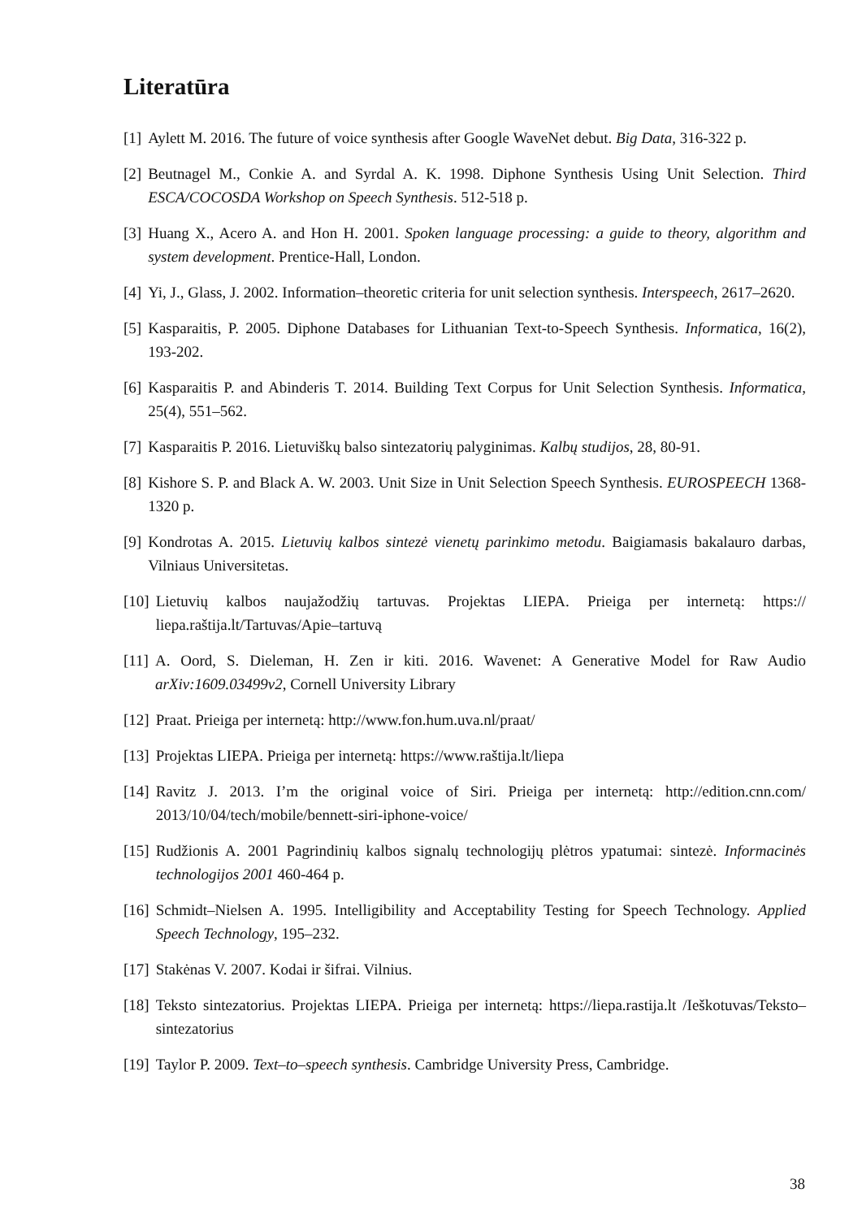Literatūra
[1] Aylett M. 2016. The future of voice synthesis after Google WaveNet debut. Big Data, 316-322 p.
[2] Beutnagel M., Conkie A. and Syrdal A. K. 1998. Diphone Synthesis Using Unit Selection. Third ESCA/COCOSDA Workshop on Speech Synthesis. 512-518 p.
[3] Huang X., Acero A. and Hon H. 2001. Spoken language processing: a guide to theory, algorithm and system development. Prentice-Hall, London.
[4] Yi, J., Glass, J. 2002. Information–theoretic criteria for unit selection synthesis. Interspeech, 2617–2620.
[5] Kasparaitis, P. 2005. Diphone Databases for Lithuanian Text-to-Speech Synthesis. Informatica, 16(2), 193-202.
[6] Kasparaitis P. and Abinderis T. 2014. Building Text Corpus for Unit Selection Synthesis. Informatica, 25(4), 551–562.
[7] Kasparaitis P. 2016. Lietuviškų balso sintezatorių palyginimas. Kalbų studijos, 28, 80-91.
[8] Kishore S. P. and Black A. W. 2003. Unit Size in Unit Selection Speech Synthesis. EUROSPEECH 1368-1320 p.
[9] Kondrotas A. 2015. Lietuvių kalbos sintezė vienetų parinkimo metodu. Baigiamasis bakalauro darbas, Vilniaus Universitetas.
[10] Lietuvių kalbos naujažodžių tartuvas. Projektas LIEPA. Prieiga per internetą: https:// liepa.raštija.lt/Tartuvas/Apie–tartuvą
[11] A. Oord, S. Dieleman, H. Zen ir kiti. 2016. Wavenet: A Generative Model for Raw Audio arXiv:1609.03499v2, Cornell University Library
[12] Praat. Prieiga per internetą: http://www.fon.hum.uva.nl/praat/
[13] Projektas LIEPA. Prieiga per internetą: https://www.raštija.lt/liepa
[14] Ravitz J. 2013. I’m the original voice of Siri. Prieiga per internetą: http://edition.cnn.com/ 2013/10/04/tech/mobile/bennett-siri-iphone-voice/
[15] Rudžionis A. 2001 Pagrindinių kalbos signalų technologijų plėtros ypatumai: sintezė. Informacinės technologijos 2001 460-464 p.
[16] Schmidt–Nielsen A. 1995. Intelligibility and Acceptability Testing for Speech Technology. Applied Speech Technology, 195–232.
[17] Stakėnas V. 2007. Kodai ir šifrai. Vilnius.
[18] Teksto sintezatorius. Projektas LIEPA. Prieiga per internetą: https://liepa.rastija.lt /Ieškotuvas/Teksto–sintezatorius
[19] Taylor P. 2009. Text–to–speech synthesis. Cambridge University Press, Cambridge.
38